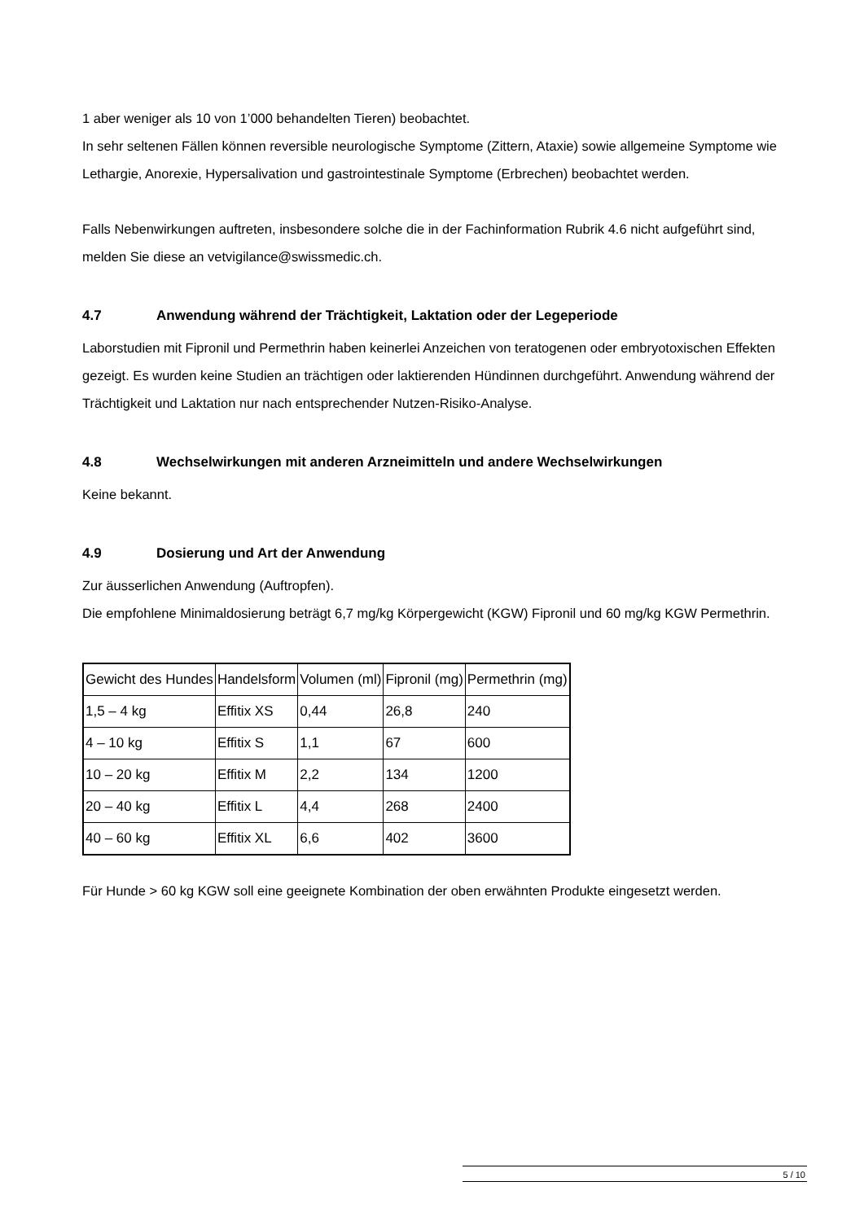1 aber weniger als 10 von 1’000 behandelten Tieren) beobachtet.
In sehr seltenen Fällen können reversible neurologische Symptome (Zittern, Ataxie) sowie allgemeine Symptome wie Lethargie, Anorexie, Hypersalivation und gastrointestinale Symptome (Erbrechen) beobachtet werden.
Falls Nebenwirkungen auftreten, insbesondere solche die in der Fachinformation Rubrik 4.6 nicht aufgeführt sind, melden Sie diese an vetvigilance@swissmedic.ch.
4.7 Anwendung während der Trächtigkeit, Laktation oder der Legeperiode
Laborstudien mit Fipronil und Permethrin haben keinerlei Anzeichen von teratogenen oder embryotoxischen Effekten gezeigt. Es wurden keine Studien an trächtigen oder laktierenden Hündinnen durchgeführt. Anwendung während der Trächtigkeit und Laktation nur nach entsprechender Nutzen-Risiko-Analyse.
4.8 Wechselwirkungen mit anderen Arzneimitteln und andere Wechselwirkungen
Keine bekannt.
4.9 Dosierung und Art der Anwendung
Zur äusserlichen Anwendung (Auftropfen).
Die empfohlene Minimaldosierung beträgt 6,7 mg/kg Körpergewicht (KGW) Fipronil und 60 mg/kg KGW Permethrin.
| Gewicht des Hundes | Handelsform | Volumen (ml) | Fipronil (mg) | Permethrin (mg) |
| 1,5 – 4 kg | Effitix XS | 0,44 | 26,8 | 240 |
| 4 – 10 kg | Effitix S | 1,1 | 67 | 600 |
| 10 – 20 kg | Effitix M | 2,2 | 134 | 1200 |
| 20 – 40 kg | Effitix L | 4,4 | 268 | 2400 |
| 40 – 60 kg | Effitix XL | 6,6 | 402 | 3600 |
Für Hunde > 60 kg KGW soll eine geeignete Kombination der oben erwähnten Produkte eingesetzt werden.
5 / 10